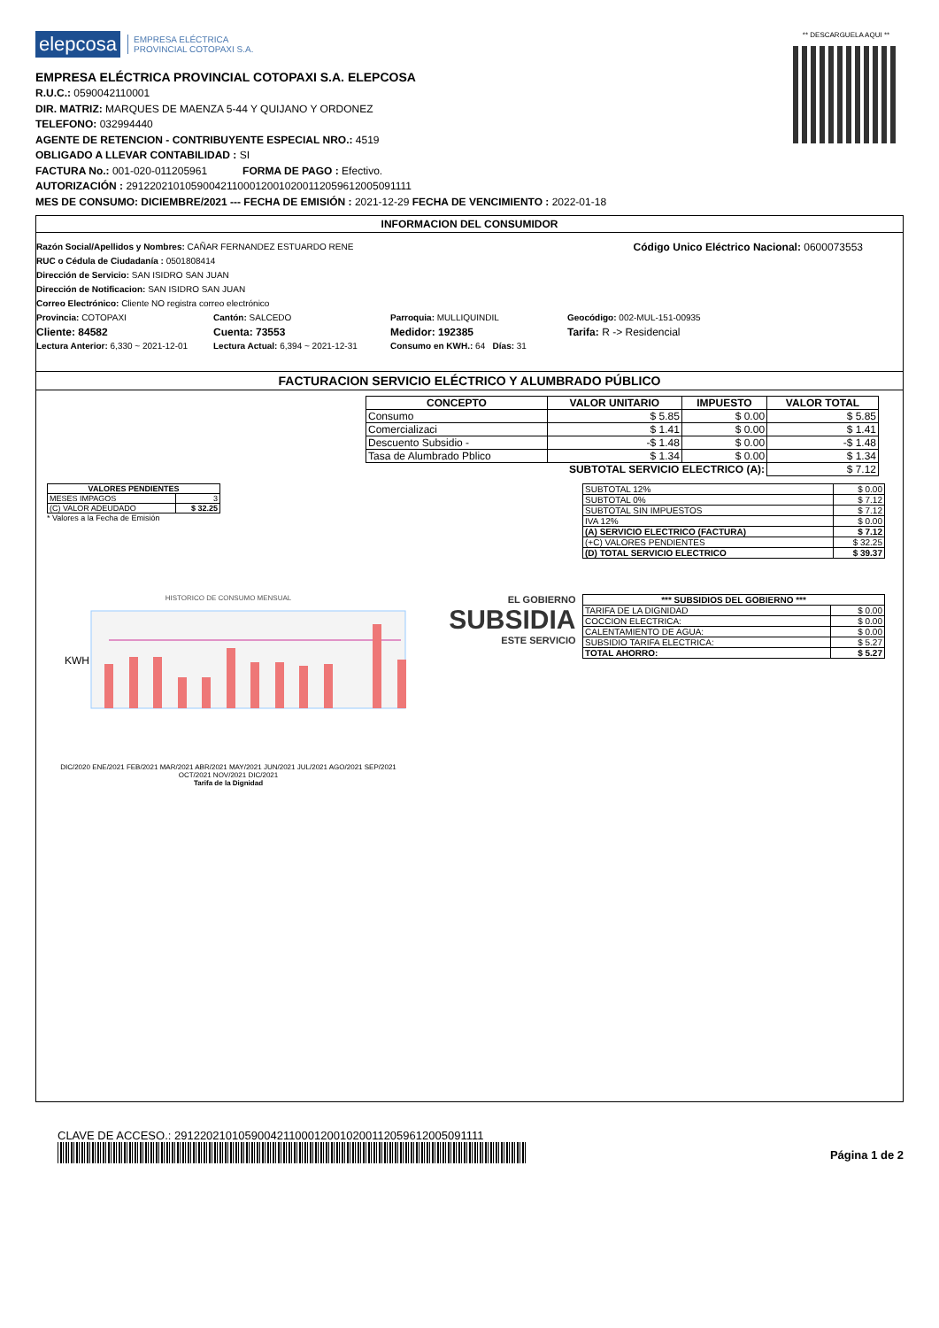elepcosa EMPRESA ELÉCTRICA
PROVINCIAL COTOPAXI S.A.
** DESCARGUELA AQUI **
EMPRESA ELÉCTRICA PROVINCIAL COTOPAXI S.A. ELEPCOSA
R.U.C.: 0590042110001
DIR. MATRIZ: MARQUES DE MAENZA 5-44 Y QUIJANO Y ORDONEZ
TELEFONO: 032994440
AGENTE DE RETENCION - CONTRIBUYENTE ESPECIAL NRO.: 4519
OBLIGADO A LLEVAR CONTABILIDAD : SI
FACTURA No.: 001-020-011205961 FORMA DE PAGO : Efectivo.
AUTORIZACIÓN : 2912202101059004211000120010200112059612005091111
MES DE CONSUMO: DICIEMBRE/2021 --- FECHA DE EMISIÓN : 2021-12-29 FECHA DE VENCIMIENTO : 2022-01-18
INFORMACION DEL CONSUMIDOR
Código Unico Eléctrico Nacional: 0600073553
Razón Social/Apellidos y Nombres: CAÑAR FERNANDEZ ESTUARDO RENE
RUC o Cédula de Ciudadanía : 0501808414
Dirección de Servicio: SAN ISIDRO SAN JUAN
Dirección de Notificacion: SAN ISIDRO SAN JUAN
Correo Electrónico: Cliente NO registra correo electrónico
Provincia: COTOPAXI Cantón: SALCEDO Parroquia: MULLIQUINDIL Geocódigo: 002-MUL-151-00935
Cliente: 84582 Cuenta: 73553 Medidor: 192385 Tarifa: R -> Residencial
Lectura Anterior: 6,330 ~ 2021-12-01
Lectura Actual: 6,394 ~ 2021-12-31
Consumo en KWH.: 64 Días: 31
FACTURACION SERVICIO ELÉCTRICO Y ALUMBRADO PÚBLICO
| CONCEPTO | VALOR UNITARIO | IMPUESTO | VALOR TOTAL |
| --- | --- | --- | --- |
| Consumo | $ 5.85 | $ 0.00 | $ 5.85 |
| Comercializaci | $ 1.41 | $ 0.00 | $ 1.41 |
| Descuento Subsidio - | -$ 1.48 | $ 0.00 | -$ 1.48 |
| Tasa de Alumbrado Pblico | $ 1.34 | $ 0.00 | $ 1.34 |
| SUBTOTAL SERVICIO ELECTRICO (A): | | | $ 7.12 |
| VALORES PENDIENTES | |
| --- | --- |
| MESES IMPAGOS | 3 |
| (C) VALOR ADEUDADO | $ 32.25 |
* Valores a la Fecha de Emisión
| SUBTOTAL 12% | $ 0.00 |
| SUBTOTAL 0% | $ 7.12 |
| SUBTOTAL SIN IMPUESTOS | $ 7.12 |
| IVA 12% | $ 0.00 |
| (A) SERVICIO ELECTRICO (FACTURA) | $ 7.12 |
| (+C) VALORES PENDIENTES | $ 32.25 |
| (D) TOTAL SERVICIO ELECTRICO | $ 39.37 |
HISTORICO DE CONSUMO MENSUAL
KWH
DIC/2020 ENE/2021 FEB/2021 MAR/2021 ABR/2021 MAY/2021 JUN/2021 JUL/2021 AGO/2021 SEP/2021 OCT/2021 NOV/2021 DIC/2021
Tarifa de la Dignidad
EL GOBIERNO
SUBSIDIA
ESTE SERVICIO
| *** SUBSIDIOS DEL GOBIERNO *** | |
| --- | --- |
| TARIFA DE LA DIGNIDAD | $ 0.00 |
| COCCION ELECTRICA: | $ 0.00 |
| CALENTAMIENTO DE AGUA: | $ 0.00 |
| SUBSIDIO TARIFA ELECTRICA: | $ 5.27 |
| TOTAL AHORRO: | $ 5.27 |
CLAVE DE ACCESO.: 2912202101059004211000120010200112059612005091111
Página 1 de 2